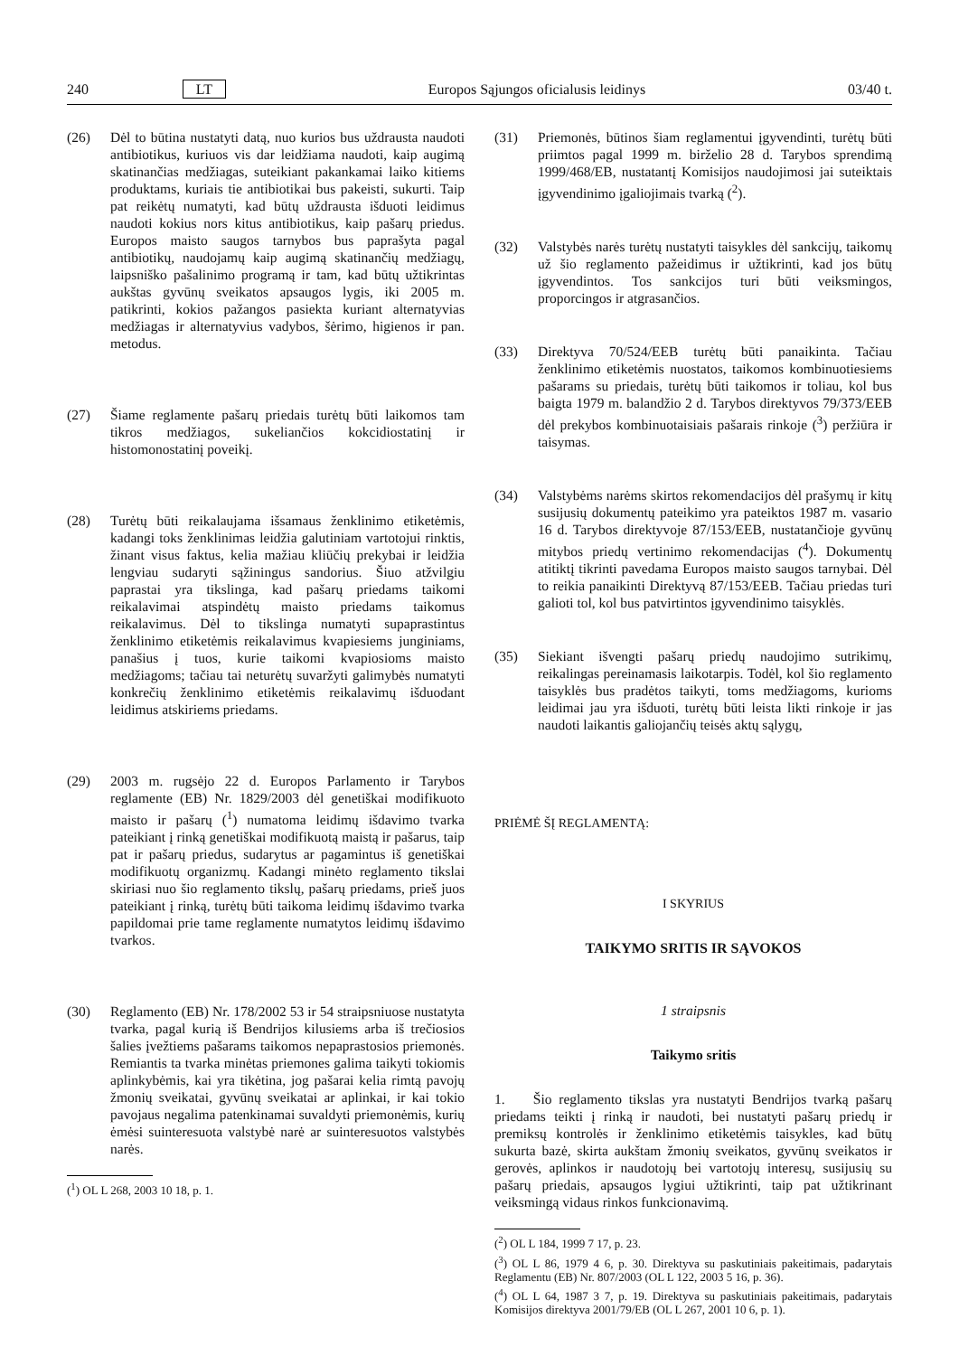240 LT Europos Sąjungos oficialusis leidinys 03/40 t.
(26) Dėl to būtina nustatyti datą, nuo kurios bus uždrausta naudoti antibiotikus, kuriuos vis dar leidžiama naudoti, kaip augimą skatinančias medžiagas, suteikiant pakankamai laiko kitiems produktams, kuriais tie antibiotikai bus pakeisti, sukurti. Taip pat reikėtų numatyti, kad būtų uždrausta išduoti leidimus naudoti kokius nors kitus antibiotikus, kaip pašarų priedus. Europos maisto saugos tarnybos bus paprašyta pagal antibiotikų, naudojamų kaip augimą skatinančių medžiagų, laipsniško pašalinimo programą ir tam, kad būtų užtikrintas aukštas gyvūnų sveikatos apsaugos lygis, iki 2005 m. patikrinti, kokios pažangos pasiekta kuriant alternatyvias medžiagas ir alternatyvius vadybos, šėrimo, higienos ir pan. metodus.
(27) Šiame reglamente pašarų priedais turėtų būti laikomos tam tikros medžiagos, sukeliančios kokcidiostatinį ir histomonostatinį poveikį.
(28) Turėtų būti reikalaujama išsamaus ženklinimo etiketėmis, kadangi toks ženklinimas leidžia galutiniam vartotojui rinktis, žinant visus faktus, kelia mažiau kliūčių prekybai ir leidžia lengviau sudaryti sąžiningus sandorius. Šiuo atžvilgiu paprastai yra tikslinga, kad pašarų priedams taikomi reikalavimai atspindėtų maisto priedams taikomus reikalavimus. Dėl to tikslinga numatyti supaprastintus ženklinimo etiketėmis reikalavimus kvapiesiems junginiams, panašius į tuos, kurie taikomi kvapiosioms maisto medžiagoms; tačiau tai neturėtų suvaržyti galimybės numatyti konkrečių ženklinimo etiketėmis reikalavimų išduodant leidimus atskiriems priedams.
(29) 2003 m. rugsėjo 22 d. Europos Parlamento ir Tarybos reglamente (EB) Nr. 1829/2003 dėl genetiškai modifikuoto maisto ir pašarų (<sup>1</sup>) numatoma leidimų išdavimo tvarka pateikiant į rinką genetiškai modifikuotą maistą ir pašarus, taip pat ir pašarų priedus, sudarytus ar pagamintus iš genetiškai modifikuotų organizmų. Kadangi minėto reglamento tikslai skiriasi nuo šio reglamento tikslų, pašarų priedams, prieš juos pateikiant į rinką, turėtų būti taikoma leidimų išdavimo tvarka papildomai prie tame reglamente numatytos leidimų išdavimo tvarkos.
(30) Reglamento (EB) Nr. 178/2002 53 ir 54 straipsniuose nustatyta tvarka, pagal kurią iš Bendrijos kilusiems arba iš trečiosios šalies įvežtiems pašarams taikomos nepaprastosios priemonės. Remiantis ta tvarka minėtas priemones galima taikyti tokiomis aplinkybėmis, kai yra tikėtina, jog pašarai kelia rimtą pavojų žmonių sveikatai, gyvūnų sveikatai ar aplinkai, ir kai tokio pavojaus negalima patenkinamai suvaldyti priemonėmis, kurių ėmėsi suinteresuota valstybė narė ar suinteresuotos valstybės narės.
(<sup>1</sup>) OL L 268, 2003 10 18, p. 1.
(31) Priemonės, būtinos šiam reglamentui įgyvendinti, turėtų būti priimtos pagal 1999 m. birželio 28 d. Tarybos sprendimą 1999/468/EB, nustatantį Komisijos naudojimosi jai suteiktais įgyvendinimo įgaliojimais tvarką (<sup>2</sup>).
(32) Valstybės narės turėtų nustatyti taisykles dėl sankcijų, taikomų už šio reglamento pažeidimus ir užtikrinti, kad jos būtų įgyvendintos. Tos sankcijos turi būti veiksmingos, proporcingos ir atgrasančios.
(33) Direktyva 70/524/EEB turėtų būti panaikinta. Tačiau ženklinimo etiketėmis nuostatos, taikomos kombinuotiesiems pašarams su priedais, turėtų būti taikomos ir toliau, kol bus baigta 1979 m. balandžio 2 d. Tarybos direktyvos 79/373/EEB dėl prekybos kombinuotaisiais pašarais rinkoje (<sup>3</sup>) peržiūra ir taisymas.
(34) Valstybėms narėms skirtos rekomendacijos dėl prašymų ir kitų susijusių dokumentų pateikimo yra pateiktos 1987 m. vasario 16 d. Tarybos direktyvoje 87/153/EEB, nustatančioje gyvūnų mitybos priedų vertinimo rekomendacijas (<sup>4</sup>). Dokumentų atitiktį tikrinti pavedama Europos maisto saugos tarnybai. Dėl to reikia panaikinti Direktyvą 87/153/EEB. Tačiau priedas turi galioti tol, kol bus patvirtintos įgyvendinimo taisyklės.
(35) Siekiant išvengti pašarų priedų naudojimo sutrikimų, reikalingas pereinamasis laikotarpis. Todėl, kol šio reglamento taisyklės bus pradėtos taikyti, toms medžiagoms, kurioms leidimai jau yra išduoti, turėtų būti leista likti rinkoje ir jas naudoti laikantis galiojančių teisės aktų sąlygų,
PRIĖMĖ ŠĮ REGLAMENTĄ:
I SKYRIUS
TAIKYMO SRITIS IR SĄVOKOS
1 straipsnis
Taikymo sritis
1. Šio reglamento tikslas yra nustatyti Bendrijos tvarką pašarų priedams teikti į rinką ir naudoti, bei nustatyti pašarų priedų ir premiksų kontrolės ir ženklinimo etiketėmis taisykles, kad būtų sukurta bazė, skirta aukštam žmonių sveikatos, gyvūnų sveikatos ir gerovės, aplinkos ir naudotojų bei vartotojų interesų, susijusių su pašarų priedais, apsaugos lygiui užtikrinti, taip pat užtikrinant veiksmingą vidaus rinkos funkcionavimą.
(<sup>2</sup>) OL L 184, 1999 7 17, p. 23.
(<sup>3</sup>) OL L 86, 1979 4 6, p. 30. Direktyva su paskutiniais pakeitimais, padarytais Reglamentu (EB) Nr. 807/2003 (OL L 122, 2003 5 16, p. 36).
(<sup>4</sup>) OL L 64, 1987 3 7, p. 19. Direktyva su paskutiniais pakeitimais, padarytais Komisijos direktyva 2001/79/EB (OL L 267, 2001 10 6, p. 1).